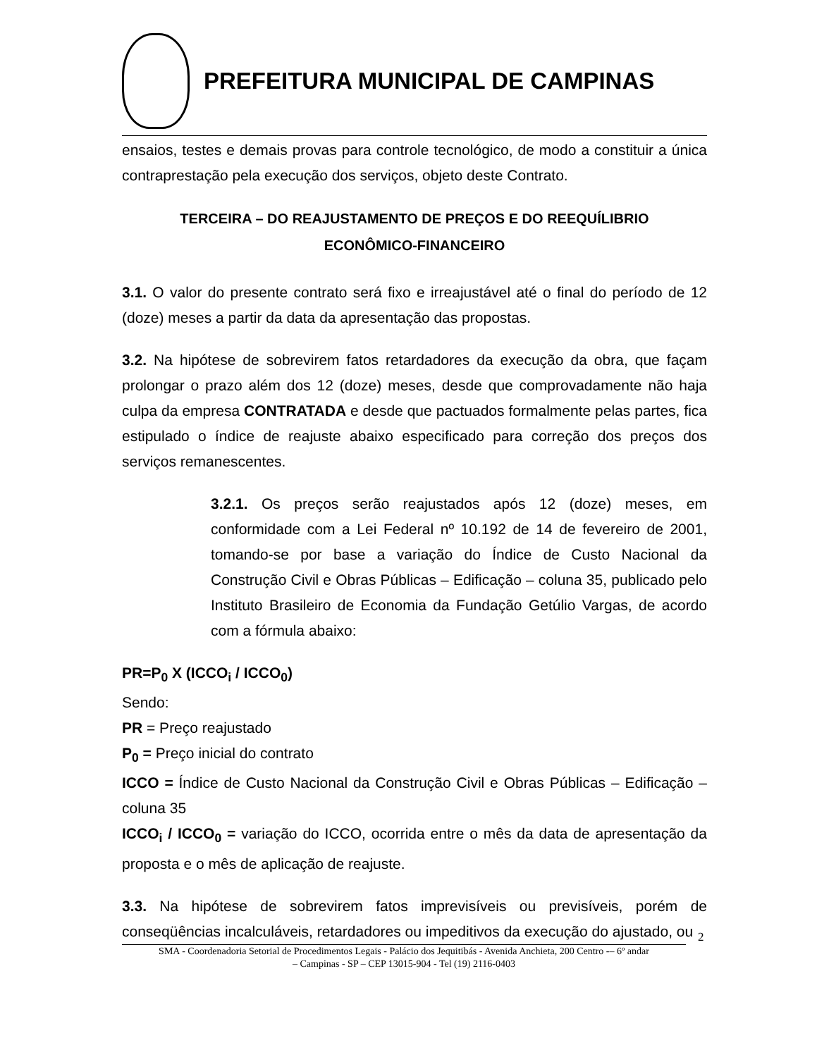PREFEITURA MUNICIPAL DE CAMPINAS
ensaios, testes e demais provas para controle tecnológico, de modo a constituir a única contraprestação pela execução dos serviços, objeto deste Contrato.
TERCEIRA – DO REAJUSTAMENTO DE PREÇOS E DO REEQUÍLIBRIO
ECONÔMICO-FINANCEIRO
3.1. O valor do presente contrato será fixo e irreajustável até o final do período de 12 (doze) meses a partir da data da apresentação das propostas.
3.2. Na hipótese de sobrevirem fatos retardadores da execução da obra, que façam prolongar o prazo além dos 12 (doze) meses, desde que comprovadamente não haja culpa da empresa CONTRATADA e desde que pactuados formalmente pelas partes, fica estipulado o índice de reajuste abaixo especificado para correção dos preços dos serviços remanescentes.
3.2.1. Os preços serão reajustados após 12 (doze) meses, em conformidade com a Lei Federal nº 10.192 de 14 de fevereiro de 2001, tomando-se por base a variação do Índice de Custo Nacional da Construção Civil e Obras Públicas – Edificação – coluna 35, publicado pelo Instituto Brasileiro de Economia da Fundação Getúlio Vargas, de acordo com a fórmula abaixo:
PR=P<sub>0</sub> X (ICCO<sub>i</sub> / ICCO<sub>0</sub>)
Sendo:
PR = Preço reajustado
P<sub>0</sub> = Preço inicial do contrato
ICCO = Índice de Custo Nacional da Construção Civil e Obras Públicas – Edificação – coluna 35
ICCO<sub>i</sub> / ICCO<sub>0</sub> = variação do ICCO, ocorrida entre o mês da data de apresentação da proposta e o mês de aplicação de reajuste.
3.3. Na hipótese de sobrevirem fatos imprevisíveis ou previsíveis, porém de conseqüências incalculáveis, retardadores ou impeditivos da execução do ajustado, ou
2
SMA - Coordenadoria Setorial de Procedimentos Legais - Palácio dos Jequitibás - Avenida Anchieta, 200 Centro -– 6º andar
– Campinas - SP – CEP 13015-904 - Tel (19) 2116-0403